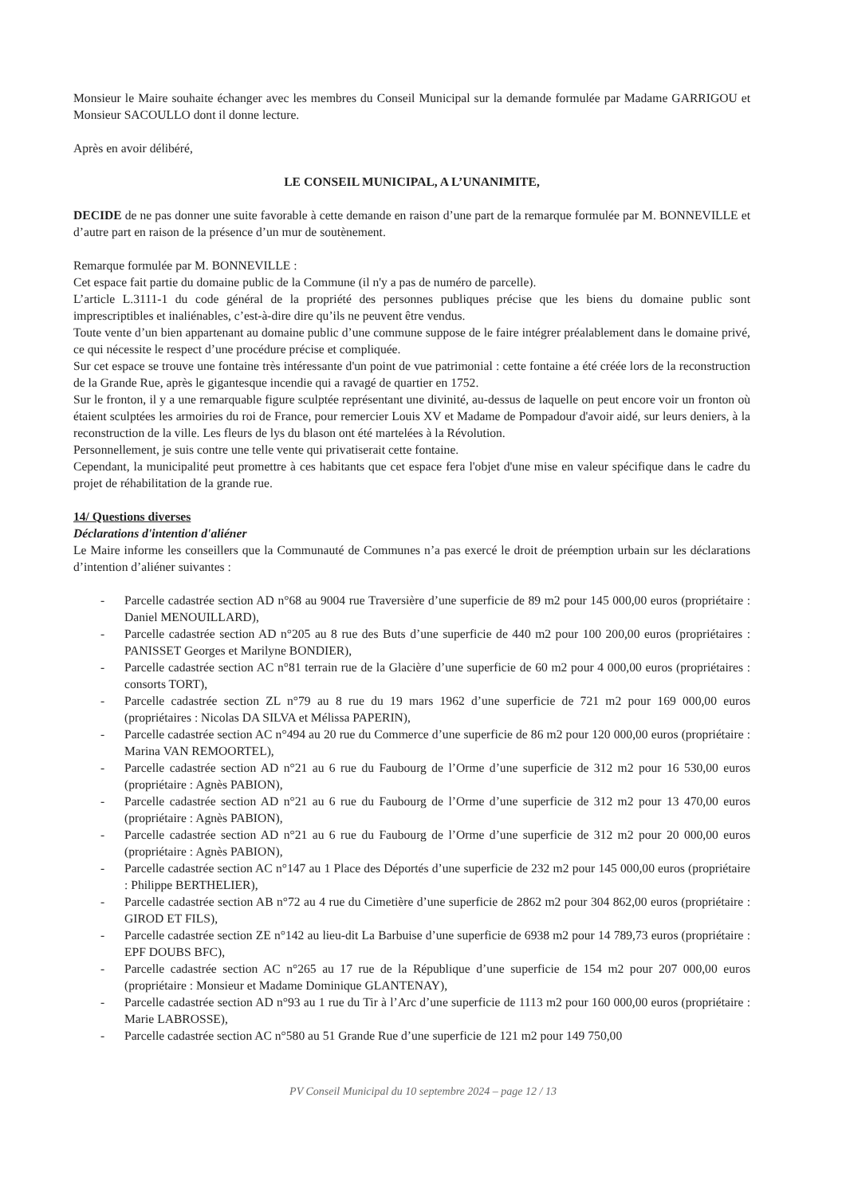Monsieur le Maire souhaite échanger avec les membres du Conseil Municipal sur la demande formulée par Madame GARRIGOU et Monsieur SACOULLO dont il donne lecture.
Après en avoir délibéré,
LE CONSEIL MUNICIPAL, A L’UNANIMITE,
DECIDE de ne pas donner une suite favorable à cette demande en raison d’une part de la remarque formulée par M. BONNEVILLE et d’autre part en raison de la présence d’un mur de soutènement.
Remarque formulée par M. BONNEVILLE :
Cet espace fait partie du domaine public de la Commune (il n'y a pas de numéro de parcelle).
L’article L.3111-1 du code général de la propriété des personnes publiques précise que les biens du domaine public sont imprescriptibles et inaliénables, c’est-à-dire dire qu’ils ne peuvent être vendus.
Toute vente d’un bien appartenant au domaine public d’une commune suppose de le faire intégrer préalablement dans le domaine privé, ce qui nécessite le respect d’une procédure précise et compliquée.
Sur cet espace se trouve une fontaine très intéressante d'un point de vue patrimonial : cette fontaine a été créée lors de la reconstruction de la Grande Rue, après le gigantesque incendie qui a ravagé de quartier en 1752.
Sur le fronton, il y a une remarquable figure sculptée représentant une divinité, au-dessus de laquelle on peut encore voir un fronton où étaient sculptées les armoiries du roi de France, pour remercier Louis XV et Madame de Pompadour d'avoir aidé, sur leurs deniers, à la reconstruction de la ville. Les fleurs de lys du blason ont été martelées à la Révolution.
Personnellement, je suis contre une telle vente qui privatiserait cette fontaine.
Cependant, la municipalité peut promettre à ces habitants que cet espace fera l'objet d'une mise en valeur spécifique dans le cadre du projet de réhabilitation de la grande rue.
14/ Questions diverses
Déclarations d'intention d'aliéner
Le Maire informe les conseillers que la Communauté de Communes n’a pas exercé le droit de préemption urbain sur les déclarations d’intention d’aliéner suivantes :
- Parcelle cadastrée section AD n°68 au 9004 rue Traversière d’une superficie de 89 m2 pour 145 000,00 euros (propriétaire : Daniel MENOUILLARD),
- Parcelle cadastrée section AD n°205 au 8 rue des Buts d’une superficie de 440 m2 pour 100 200,00 euros (propriétaires : PANISSET Georges et Marilyne BONDIER),
- Parcelle cadastrée section AC n°81 terrain rue de la Glacière d’une superficie de 60 m2 pour 4 000,00 euros (propriétaires : consorts TORT),
- Parcelle cadastrée section ZL n°79 au 8 rue du 19 mars 1962 d’une superficie de 721 m2 pour 169 000,00 euros (propriétaires : Nicolas DA SILVA et Mélissa PAPERIN),
- Parcelle cadastrée section AC n°494 au 20 rue du Commerce d’une superficie de 86 m2 pour 120 000,00 euros (propriétaire : Marina VAN REMOORTEL),
- Parcelle cadastrée section AD n°21 au 6 rue du Faubourg de l’Orme d’une superficie de 312 m2 pour 16 530,00 euros (propriétaire : Agnès PABION),
- Parcelle cadastrée section AD n°21 au 6 rue du Faubourg de l’Orme d’une superficie de 312 m2 pour 13 470,00 euros (propriétaire : Agnès PABION),
- Parcelle cadastrée section AD n°21 au 6 rue du Faubourg de l’Orme d’une superficie de 312 m2 pour 20 000,00 euros (propriétaire : Agnès PABION),
- Parcelle cadastrée section AC n°147 au 1 Place des Déportés d’une superficie de 232 m2 pour 145 000,00 euros (propriétaire : Philippe BERTHELIER),
- Parcelle cadastrée section AB n°72 au 4 rue du Cimetière d’une superficie de 2862 m2 pour 304 862,00 euros (propriétaire : GIROD ET FILS),
- Parcelle cadastrée section ZE n°142 au lieu-dit La Barbuise d’une superficie de 6938 m2 pour 14 789,73 euros (propriétaire : EPF DOUBS BFC),
- Parcelle cadastrée section AC n°265 au 17 rue de la République d’une superficie de 154 m2 pour 207 000,00 euros (propriétaire : Monsieur et Madame Dominique GLANTENAY),
- Parcelle cadastrée section AD n°93 au 1 rue du Tir à l’Arc d’une superficie de 1113 m2 pour 160 000,00 euros (propriétaire : Marie LABROSSE),
- Parcelle cadastrée section AC n°580 au 51 Grande Rue d’une superficie de 121 m2 pour 149 750,00
PV Conseil Municipal du 10 septembre 2024 – page 12 / 13